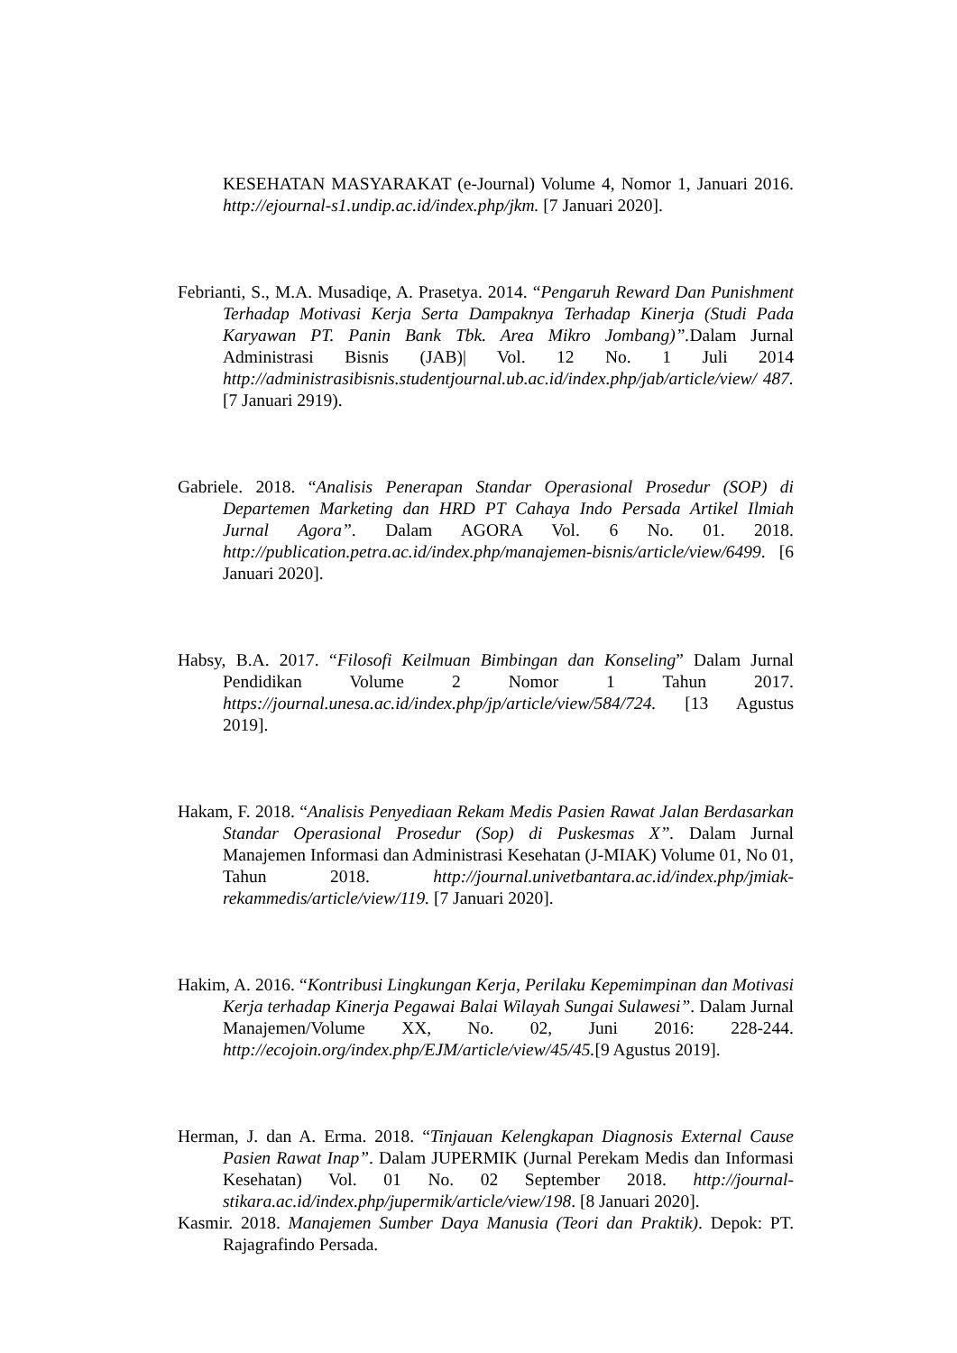KESEHATAN MASYARAKAT (e-Journal) Volume 4, Nomor 1, Januari 2016. http://ejournal-s1.undip.ac.id/index.php/jkm. [7 Januari 2020].
Febrianti, S., M.A. Musadiqe, A. Prasetya. 2014. “Pengaruh Reward Dan Punishment Terhadap Motivasi Kerja Serta Dampaknya Terhadap Kinerja (Studi Pada Karyawan PT. Panin Bank Tbk. Area Mikro Jombang)”. Dalam Jurnal Administrasi Bisnis (JAB)| Vol. 12 No. 1 Juli 2014 http://administrasibisnis.studentjournal.ub.ac.id/index.php/jab/article/view/ 487. [7 Januari 2919).
Gabriele. 2018. “Analisis Penerapan Standar Operasional Prosedur (SOP) di Departemen Marketing dan HRD PT Cahaya Indo Persada Artikel Ilmiah Jurnal Agora”. Dalam AGORA Vol. 6 No. 01. 2018. http://publication.petra.ac.id/index.php/manajemen-bisnis/article/view/6499. [6 Januari 2020].
Habsy, B.A. 2017. “Filosofi Keilmuan Bimbingan dan Konseling” Dalam Jurnal Pendidikan Volume 2 Nomor 1 Tahun 2017. https://journal.unesa.ac.id/index.php/jp/article/view/584/724. [13 Agustus 2019].
Hakam, F. 2018. “Analisis Penyediaan Rekam Medis Pasien Rawat Jalan Berdasarkan Standar Operasional Prosedur (Sop) di Puskesmas X”. Dalam Jurnal Manajemen Informasi dan Administrasi Kesehatan (J-MIAK) Volume 01, No 01, Tahun 2018. http://journal.univetbantara.ac.id/index.php/jmiak-rekammedis/article/view/119. [7 Januari 2020].
Hakim, A. 2016. “Kontribusi Lingkungan Kerja, Perilaku Kepemimpinan dan Motivasi Kerja terhadap Kinerja Pegawai Balai Wilayah Sungai Sulawesi”. Dalam Jurnal Manajemen/Volume XX, No. 02, Juni 2016: 228-244. http://ecojoin.org/index.php/EJM/article/view/45/45.[9 Agustus 2019].
Herman, J. dan A. Erma. 2018. “Tinjauan Kelengkapan Diagnosis External Cause Pasien Rawat Inap”. Dalam JUPERMIK (Jurnal Perekam Medis dan Informasi Kesehatan) Vol. 01 No. 02 September 2018. http://journal-stikara.ac.id/index.php/jupermik/article/view/198. [8 Januari 2020].
Kasmir. 2018. Manajemen Sumber Daya Manusia (Teori dan Praktik). Depok: PT. Rajagrafindo Persada.